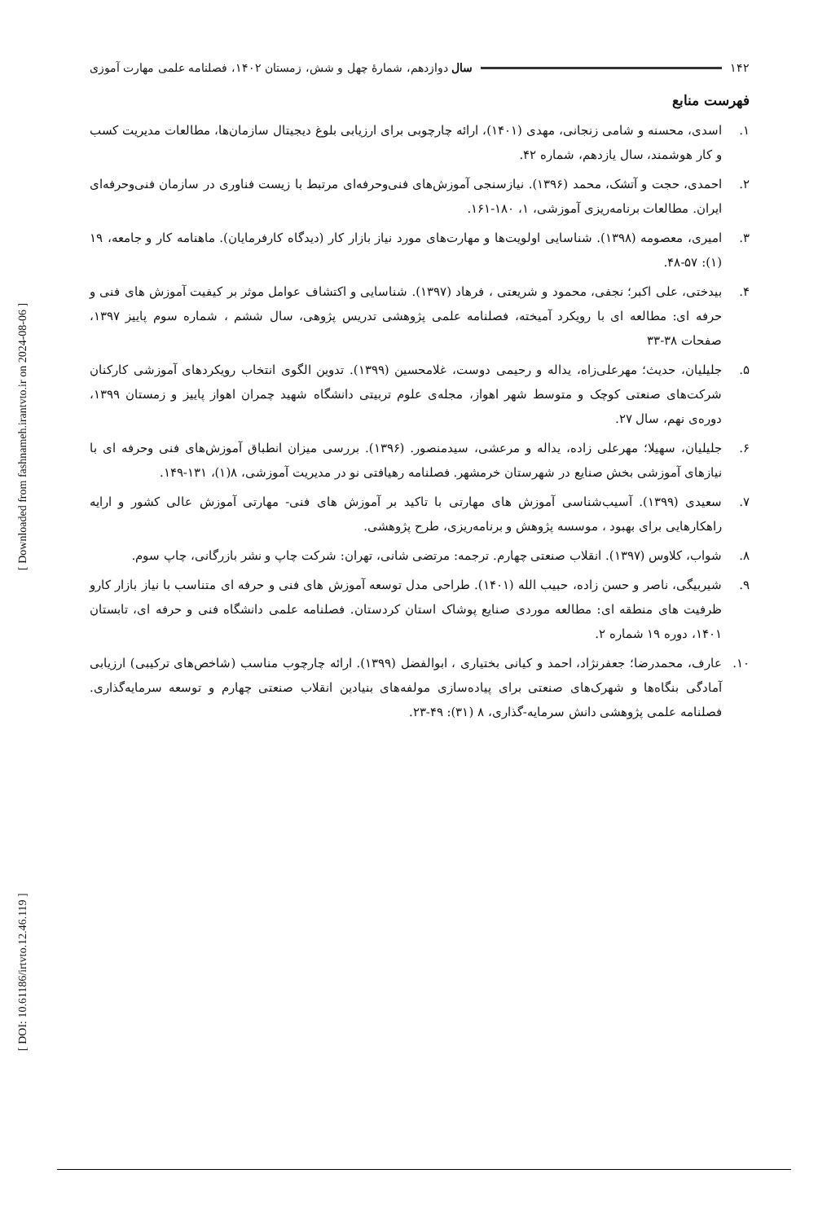[ Downloaded from fashnameh.irantvto.ir on 2024-08-06 ]
[ DOI: 10.61186/irtvto.12.46.119 ]
۱۴۲ سال دوازدهم، شمارهٔ چهل و شش، زمستان ۱۴۰۲، فصلنامه علمی مهارت آموزی
فهرست منابع
۱. اسدی، محسنه و شامی زنجانی، مهدی (۱۴۰۱)، ارائه چارچوبی برای ارزیابی بلوغ دیجیتال سازمان‌ها، مطالعات مدیریت کسب و کار هوشمند، سال یازدهم، شماره ۴۲.
۲. احمدی، حجت و آتشک، محمد (۱۳۹۶). نیازسنجی آموزش‌های فنی‌وحرفه‌ای مرتبط با زیست فناوری در سازمان فنی‌وحرفه‌ای ایران. مطالعات برنامه‌ریزی آموزشی، ۱، ۱۸۰-۱۶۱.
۳. امیری، معصومه (۱۳۹۸). شناسایی اولویت‌ها و مهارت‌های مورد نیاز بازار کار (دیدگاه کارفرمایان). ماهنامه کار و جامعه، ۱۹ (۱): ۵۷-۴۸.
۴. بیدختی، علی اکبر؛ نجفی، محمود و شریعتی ، فرهاد (۱۳۹۷). شناسایی و اکتشاف عوامل موثر بر کیفیت آموزش های فنی و حرفه ای: مطالعه ای با رویکرد آمیخته، فصلنامه علمی پژوهشی تدریس پژوهی، سال ششم ، شماره سوم پاییز ۱۳۹۷، صفحات ۳۸-۳۳
۵. جلیلیان، حدیث؛ مهرعلی‌زاه، یداله و رحیمی دوست، غلامحسین (۱۳۹۹). تدوین الگوی انتخاب رویکردهای آموزشی کارکنان شرکت‌های صنعتی کوچک و متوسط شهر اهواز، مجله‌ی علوم تربیتی دانشگاه شهید چمران اهواز پاییز و زمستان ۱۳۹۹، دوره‌ی نهم، سال ۲۷.
۶. جلیلیان، سهیلا؛ مهرعلی زاده، یداله و مرعشی، سیدمنصور. (۱۳۹۶). بررسی میزان انطباق آموزش‌های فنی وحرفه ای با نیازهای آموزشی بخش صنایع در شهرستان خرمشهر. فصلنامه رهیافتی نو در مدیریت آموزشی، ۸(۱)، ۱۳۱-۱۴۹.
۷. سعیدی (۱۳۹۹). آسیب‌شناسی آموزش های مهارتی با تاکید بر آموزش های فنی- مهارتی آموزش عالی کشور و ارایه راهکارهایی برای بهبود ، موسسه پژوهش و برنامه‌ریزی، طرح پژوهشی.
۸. شواب، کلاوس (۱۳۹۷). انقلاب صنعتی چهارم. ترجمه: مرتضی شانی، تهران: شرکت چاپ و نشر بازرگانی، چاپ سوم.
۹. شیربیگی، ناصر و حسن زاده، حبیب الله (۱۴۰۱). طراحی مدل توسعه آموزش های فنی و حرفه ای متناسب با نیاز بازار کارو ظرفیت های منطقه ای: مطالعه موردی صنایع پوشاک استان کردستان. فصلنامه علمی دانشگاه فنی و حرفه ای، تابستان ۱۴۰۱، دوره ۱۹ شماره ۲.
۱۰. عارف، محمدرضا؛ جعفرنژاد، احمد و کیانی بختیاری ، ابوالفضل (۱۳۹۹). ارائه چارچوب مناسب (شاخص‌های ترکیبی) ارزیابی آمادگی بنگاه‌ها و شهرک‌های صنعتی برای پیاده‌سازی مولفه‌های بنیادین انقلاب صنعتی چهارم و توسعه سرمایه‌گذاری. فصلنامه علمی پژوهشی دانش سرمایه-گذاری، ۸ (۳۱): ۴۹-۲۳.